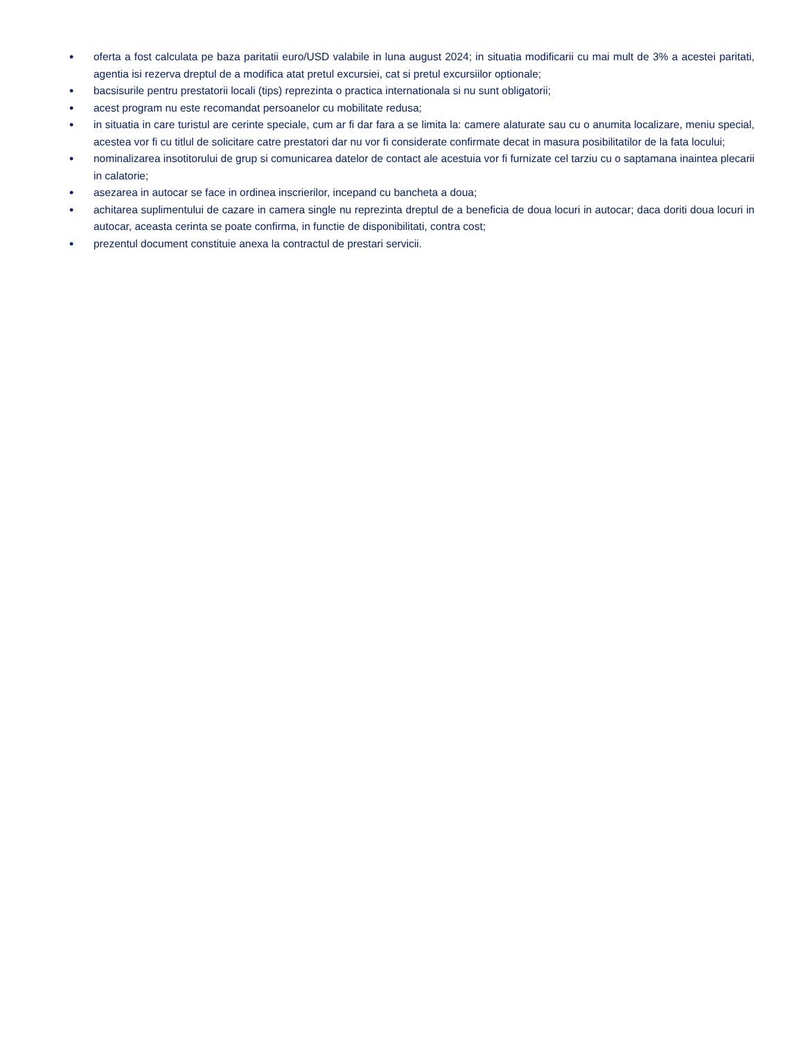• oferta a fost calculata pe baza paritatii euro/USD valabile in luna august 2024; in situatia modificarii cu mai mult de 3% a acestei paritati, agentia isi rezerva dreptul de a modifica atat pretul excursiei, cat si pretul excursiilor optionale;
• bacsisurile pentru prestatorii locali (tips) reprezinta o practica internationala si nu sunt obligatorii;
• acest program nu este recomandat persoanelor cu mobilitate redusa;
• in situatia in care turistul are cerinte speciale, cum ar fi dar fara a se limita la: camere alaturate sau cu o anumita localizare, meniu special, acestea vor fi cu titlul de solicitare catre prestatori dar nu vor fi considerate confirmate decat in masura posibilitatilor de la fata locului;
• nominalizarea insotitorului de grup si comunicarea datelor de contact ale acestuia vor fi furnizate cel tarziu cu o saptamana inaintea plecarii in calatorie;
• asezarea in autocar se face in ordinea inscrierilor, incepand cu bancheta a doua;
• achitarea suplimentului de cazare in camera single nu reprezinta dreptul de a beneficia de doua locuri in autocar; daca doriti doua locuri in autocar, aceasta cerinta se poate confirma, in functie de disponibilitati, contra cost;
• prezentul document constituie anexa la contractul de prestari servicii.